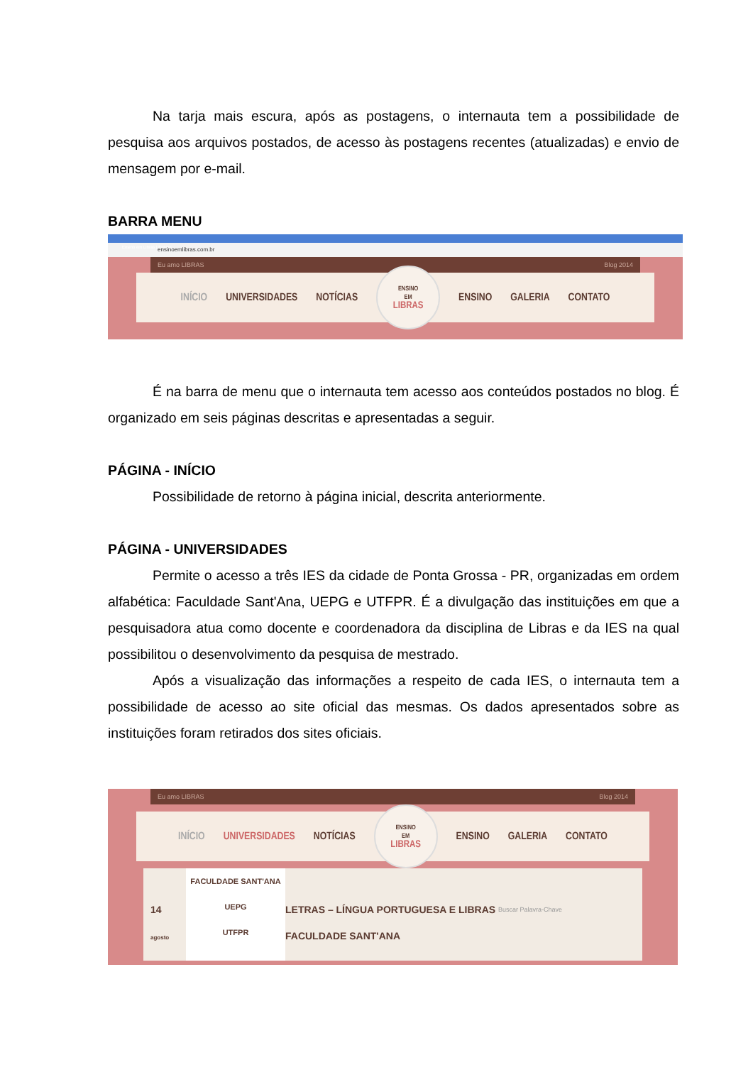Na tarja mais escura, após as postagens, o internauta tem a possibilidade de pesquisa aos arquivos postados, de acesso às postagens recentes (atualizadas) e envio de mensagem por e-mail.
BARRA MENU
Ensino em Libras | Ensino
ensinoemlibras.com.br
Eu amo LIBRAS Blog 2014
INÍCIO UNIVERSIDADES NOTÍCIAS
ENSINO
EM
LIBRAS
ENSINO GALERIA CONTATO
É na barra de menu que o internauta tem acesso aos conteúdos postados no blog. É organizado em seis páginas descritas e apresentadas a seguir.
PÁGINA - INÍCIO
Possibilidade de retorno à página inicial, descrita anteriormente.
PÁGINA - UNIVERSIDADES
Permite o acesso a três IES da cidade de Ponta Grossa - PR, organizadas em ordem alfabética: Faculdade Sant'Ana, UEPG e UTFPR. É a divulgação das instituições em que a pesquisadora atua como docente e coordenadora da disciplina de Libras e da IES na qual possibilitou o desenvolvimento da pesquisa de mestrado.
Após a visualização das informações a respeito de cada IES, o internauta tem a possibilidade de acesso ao site oficial das mesmas. Os dados apresentados sobre as instituições foram retirados dos sites oficiais.
Eu amo LIBRAS Blog 2014
INÍCIO UNIVERSIDADES NOTÍCIAS
ENSINO
EM
LIBRAS
ENSINO GALERIA CONTATO
14
agosto
FACULDADE SANT'ANA
UEPG
UTFPR
LETRAS – LÍNGUA PORTUGUESA E LIBRAS
FACULDADE SANT'ANA
Buscar Palavra-Chave